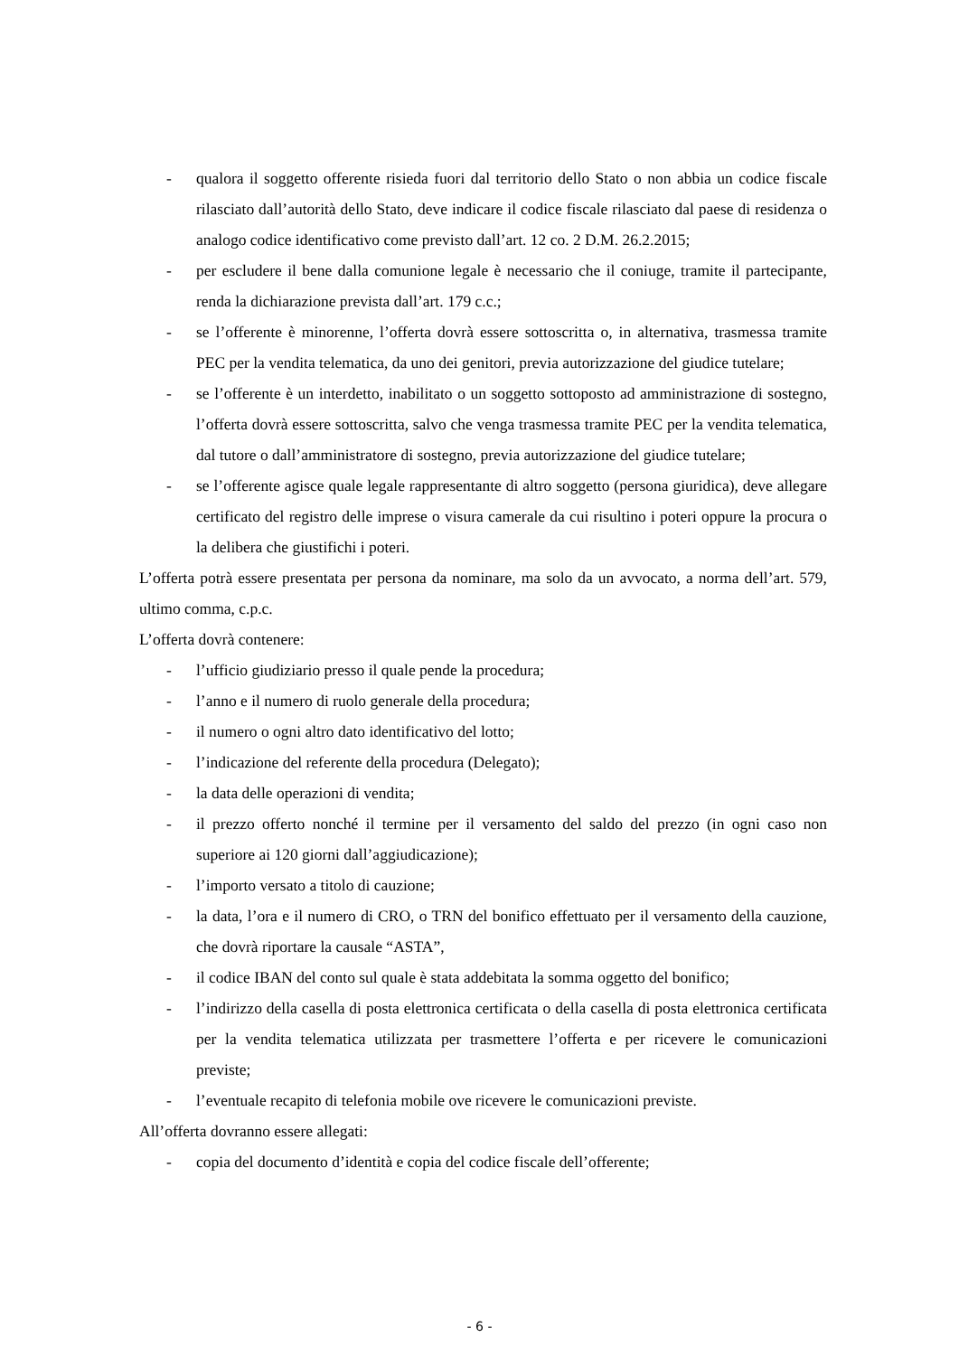- qualora il soggetto offerente risieda fuori dal territorio dello Stato o non abbia un codice fiscale rilasciato dall’autorità dello Stato, deve indicare il codice fiscale rilasciato dal paese di residenza o analogo codice identificativo come previsto dall’art. 12 co. 2 D.M. 26.2.2015;
- per escludere il bene dalla comunione legale è necessario che il coniuge, tramite il partecipante, renda la dichiarazione prevista dall’art. 179 c.c.;
- se l’offerente è minorenne, l’offerta dovrà essere sottoscritta o, in alternativa, trasmessa tramite PEC per la vendita telematica, da uno dei genitori, previa autorizzazione del giudice tutelare;
- se l’offerente è un interdetto, inabilitato o un soggetto sottoposto ad amministrazione di sostegno, l’offerta dovrà essere sottoscritta, salvo che venga trasmessa tramite PEC per la vendita telematica, dal tutore o dall’amministratore di sostegno, previa autorizzazione del giudice tutelare;
- se l’offerente agisce quale legale rappresentante di altro soggetto (persona giuridica), deve allegare certificato del registro delle imprese o visura camerale da cui risultino i poteri oppure la procura o la delibera che giustifichi i poteri.
L’offerta potrà essere presentata per persona da nominare, ma solo da un avvocato, a norma dell’art. 579, ultimo comma, c.p.c.
L’offerta dovrà contenere:
- l’ufficio giudiziario presso il quale pende la procedura;
- l’anno e il numero di ruolo generale della procedura;
- il numero o ogni altro dato identificativo del lotto;
- l’indicazione del referente della procedura (Delegato);
- la data delle operazioni di vendita;
- il prezzo offerto nonché il termine per il versamento del saldo del prezzo (in ogni caso non superiore ai 120 giorni dall’aggiudicazione);
- l’importo versato a titolo di cauzione;
- la data, l’ora e il numero di CRO, o TRN del bonifico effettuato per il versamento della cauzione, che dovrà riportare la causale “ASTA”,
- il codice IBAN del conto sul quale è stata addebitata la somma oggetto del bonifico;
- l’indirizzo della casella di posta elettronica certificata o della casella di posta elettronica certificata per la vendita telematica utilizzata per trasmettere l’offerta e per ricevere le comunicazioni previste;
- l’eventuale recapito di telefonia mobile ove ricevere le comunicazioni previste.
All’offerta dovranno essere allegati:
- copia del documento d’identità e copia del codice fiscale dell’offerente;
- 6 -